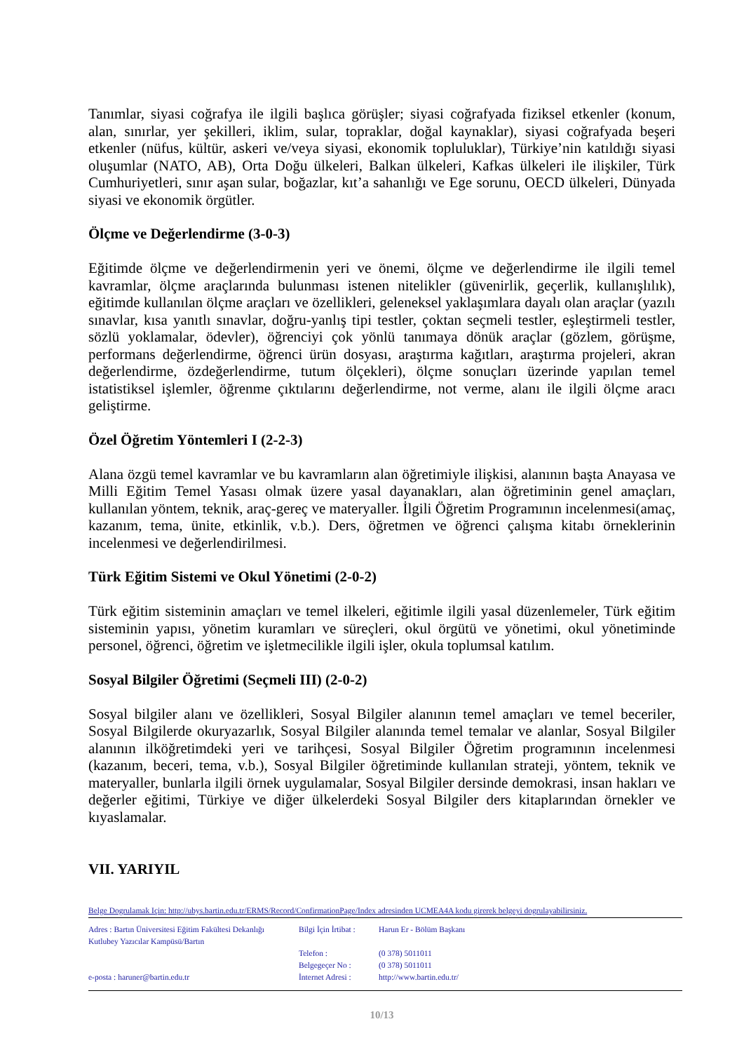Tanımlar, siyasi coğrafya ile ilgili başlıca görüşler; siyasi coğrafyada fiziksel etkenler (konum, alan, sınırlar, yer şekilleri, iklim, sular, topraklar, doğal kaynaklar), siyasi coğrafyada beşeri etkenler (nüfus, kültür, askeri ve/veya siyasi, ekonomik topluluklar), Türkiye’nin katıldığı siyasi oluşumlar (NATO, AB), Orta Doğu ülkeleri, Balkan ülkeleri, Kafkas ülkeleri ile ilişkiler, Türk Cumhuriyetleri, sınır aşan sular, boğazlar, kıt’a sahanlığı ve Ege sorunu, OECD ülkeleri, Dünyada siyasi ve ekonomik örgütler.
Ölçme ve Değerlendirme (3-0-3)
Eğitimde ölçme ve değerlendirmenin yeri ve önemi, ölçme ve değerlendirme ile ilgili temel kavramlar, ölçme araçlarında bulunması istenen nitelikler (güvenirlik, geçerlik, kullanışlılık), eğitimde kullanılan ölçme araçları ve özellikleri, geleneksel yaklaşımlara dayalı olan araçlar (yazılı sınavlar, kısa yanıtlı sınavlar, doğru-yanlış tipi testler, çoktan seçmeli testler, eşleştirmeli testler, sözlü yoklamalar, ödevler), öğrenciyi çok yönlü tanımaya dönük araçlar (gözlem, görüşme, performans değerlendirme, öğrenci ürün dosyası, araştırma kağıtları, araştırma projeleri, akran değerlendirme, özdeğerlendirme, tutum ölçekleri), ölçme sonuçları üzerinde yapılan temel istatistiksel işlemler, öğrenme çıktılarını değerlendirme, not verme, alanı ile ilgili ölçme aracı geliştirme.
Özel Öğretim Yöntemleri I (2-2-3)
Alana özgü temel kavramlar ve bu kavramların alan öğretimiyle ilişkisi, alanının başta Anayasa ve Milli Eğitim Temel Yasası olmak üzere yasal dayanakları, alan öğretiminin genel amaçları, kullanılan yöntem, teknik, araç-gereç ve materyaller. İlgili Öğretim Programının incelenmesi(amaç, kazanım, tema, ünite, etkinlik, v.b.). Ders, öğretmen ve öğrenci çalışma kitabı örneklerinin incelenmesi ve değerlendirilmesi.
Türk Eğitim Sistemi ve Okul Yönetimi (2-0-2)
Türk eğitim sisteminin amaçları ve temel ilkeleri, eğitimle ilgili yasal düzenlemeler, Türk eğitim sisteminin yapısı, yönetim kuramları ve süreçleri, okul örgütü ve yönetimi, okul yönetiminde personel, öğrenci, öğretim ve işletmecilikle ilgili işler, okula toplumsal katılım.
Sosyal Bilgiler Öğretimi (Seçmeli III) (2-0-2)
Sosyal bilgiler alanı ve özellikleri, Sosyal Bilgiler alanının temel amaçları ve temel beceriler, Sosyal Bilgilerde okuryazarlık, Sosyal Bilgiler alanında temel temalar ve alanlar, Sosyal Bilgiler alanının ilköğretimdeki yeri ve tarihçesi, Sosyal Bilgiler Öğretim programının incelenmesi (kazanım, beceri, tema, v.b.), Sosyal Bilgiler öğretiminde kullanılan strateji, yöntem, teknik ve materyaller, bunlarla ilgili örnek uygulamalar, Sosyal Bilgiler dersinde demokrasi, insan hakları ve değerler eğitimi, Türkiye ve diğer ülkelerdeki Sosyal Bilgiler ders kitaplarından örnekler ve kıyaslamalar.
VII. YARIYIL
Belge Dogrulamak Için: http://ubys.bartin.edu.tr/ERMS/Record/ConfirmationPage/Index adresinden UCMEA4A kodu girerek belgeyi dogrulayabilirsiniz.
Adres : Bartın Üniversitesi Eğitim Fakültesi Dekanlığı
Kutlubey Yazıcılar Kampüsü/Bartın
e-posta : haruner@bartin.edu.tr
Bilgi İçin İrtibat :
Telefon :
Belgegeçer No :
İnternet Adresi :
Harun Er - Bölüm Başkanı
(0 378) 5011011
(0 378) 5011011
http://www.bartin.edu.tr/
10/13